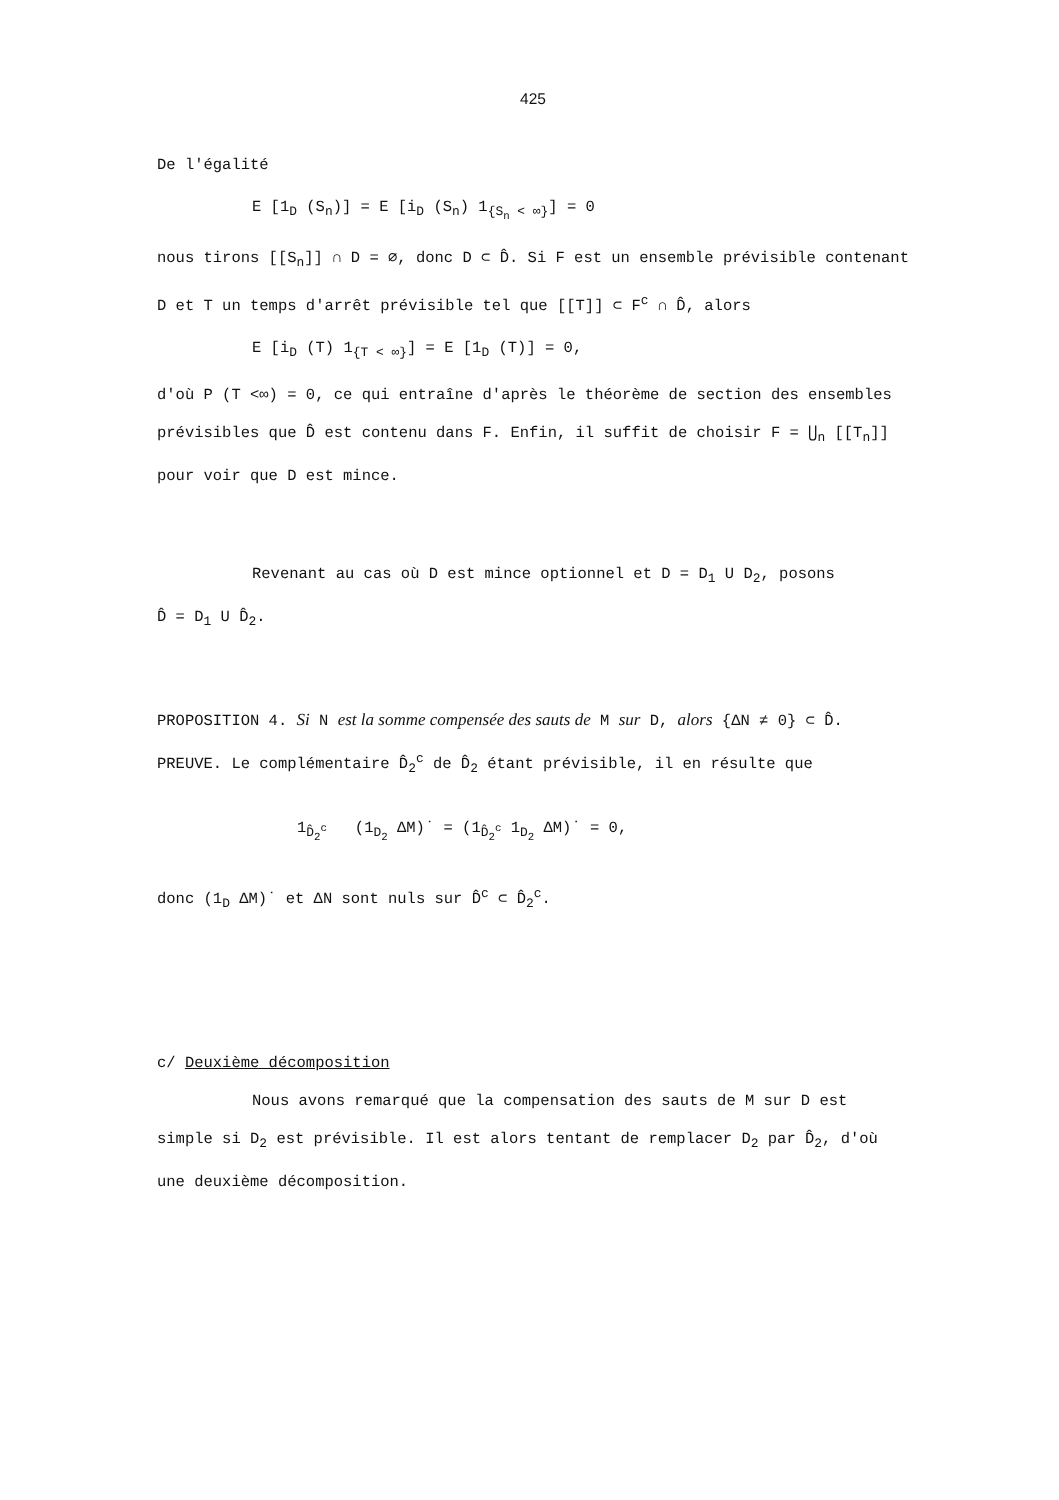425
De l'égalité
E [1<sub>D</sub> (S<sub>n</sub>)] = E [i<sub>D</sub> (S<sub>n</sub>) 1<sub>{S<sub>n</sub> < ∞}</sub>] = 0
nous tirons [[S<sub>n</sub>]] ∩ D = ∅, donc D ⊂ D̂. Si F est un ensemble prévisible contenant D et T un temps d'arrêt prévisible tel que [[T]] ⊂ F<sup>c</sup> ∩ D̂, alors
E [i<sub>D</sub> (T) 1<sub>{T < ∞}</sub>] = E [1<sub>D</sub> (T)] = 0,
d'où P (T <∞) = 0, ce qui entraîne d'après le théorème de section des ensembles prévisibles que D̂ est contenu dans F. Enfin, il suffit de choisir F = ⋃<sub>n</sub> [[T<sub>n</sub>]] pour voir que D est mince.
Revenant au cas où D est mince optionnel et D = D<sub>1</sub> U D<sub>2</sub>, posons
D̂ = D<sub>1</sub> U D̂<sub>2</sub>.
PROPOSITION 4. Si N est la somme compensée des sauts de M sur D, alors {ΔN ≠ 0} ⊂ D̂.
PREUVE. Le complémentaire D̂<sub>2</sub><sup>c</sup> de D̂<sub>2</sub> étant prévisible, il en résulte que
1<sub>D̂<sub>2</sub><sup>c</sup></sub> (1<sub>D<sub>2</sub></sub> ΔM)˙ = (1<sub>D̂<sub>2</sub><sup>c</sup></sub> 1<sub>D<sub>2</sub></sub> ΔM)˙ = 0,
donc (1<sub>D</sub> ΔM)˙ et ΔN sont nuls sur D̂<sup>c</sup> ⊂ D̂<sub>2</sub><sup>c</sup>.
c/ Deuxième décomposition
Nous avons remarqué que la compensation des sauts de M sur D est simple si D<sub>2</sub> est prévisible. Il est alors tentant de remplacer D<sub>2</sub> par D̂<sub>2</sub>, d'où une deuxième décomposition.